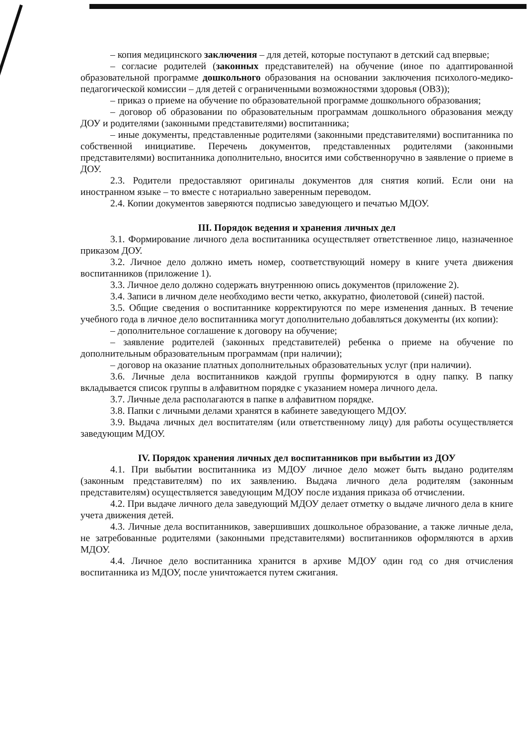– копия медицинского заключения – для детей, которые поступают в детский сад впервые;
– согласие родителей (законных представителей) на обучение (иное по адаптированной образовательной программе дошкольного образования на основании заключения психолого-медико-педагогической комиссии – для детей с ограниченными возможностями здоровья (ОВЗ));
– приказ о приеме на обучение по образовательной программе дошкольного образования;
– договор об образовании по образовательным программам дошкольного образования между ДОУ и родителями (законными представителями) воспитанника;
– иные документы, представленные родителями (законными представителями) воспитанника по собственной инициативе. Перечень документов, представленных родителями (законными представителями) воспитанника дополнительно, вносится ими собственноручно в заявление о приеме в ДОУ.
2.3. Родители предоставляют оригиналы документов для снятия копий. Если они на иностранном языке – то вместе с нотариально заверенным переводом.
2.4. Копии документов заверяются подписью заведующего и печатью МДОУ.
III. Порядок ведения и хранения личных дел
3.1. Формирование личного дела воспитанника осуществляет ответственное лицо, назначенное приказом ДОУ.
3.2. Личное дело должно иметь номер, соответствующий номеру в книге учета движения воспитанников (приложение 1).
3.3. Личное дело должно содержать внутреннюю опись документов (приложение 2).
3.4. Записи в личном деле необходимо вести четко, аккуратно, фиолетовой (синей) пастой.
3.5. Общие сведения о воспитаннике корректируются по мере изменения данных. В течение учебного года в личное дело воспитанника могут дополнительно добавляться документы (их копии):
– дополнительное соглашение к договору на обучение;
– заявление родителей (законных представителей) ребенка о приеме на обучение по дополнительным образовательным программам (при наличии);
– договор на оказание платных дополнительных образовательных услуг (при наличии).
3.6. Личные дела воспитанников каждой группы формируются в одну папку. В папку вкладывается список группы в алфавитном порядке с указанием номера личного дела.
3.7. Личные дела располагаются в папке в алфавитном порядке.
3.8. Папки с личными делами хранятся в кабинете заведующего МДОУ.
3.9. Выдача личных дел воспитателям (или ответственному лицу) для работы осуществляется заведующим МДОУ.
IV. Порядок хранения личных дел воспитанников при выбытии из ДОУ
4.1. При выбытии воспитанника из МДОУ личное дело может быть выдано родителям (законным представителям) по их заявлению. Выдача личного дела родителям (законным представителям) осуществляется заведующим МДОУ после издания приказа об отчислении.
4.2. При выдаче личного дела заведующий МДОУ делает отметку о выдаче личного дела в книге учета движения детей.
4.3. Личные дела воспитанников, завершивших дошкольное образование, а также личные дела, не затребованные родителями (законными представителями) воспитанников оформляются в архив МДОУ.
4.4. Личное дело воспитанника хранится в архиве МДОУ один год со дня отчисления воспитанника из МДОУ, после уничтожается путем сжигания.